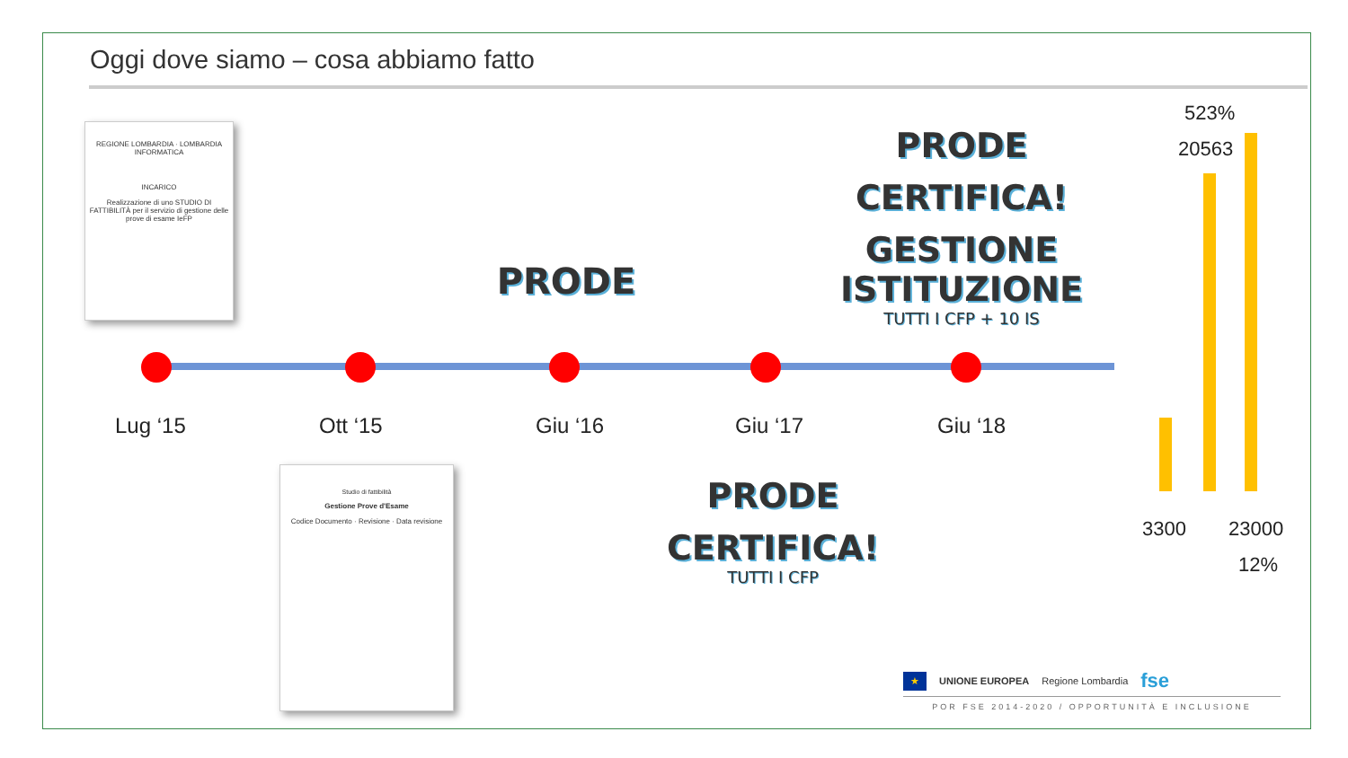Oggi dove siamo – cosa abbiamo fatto
REGIONE LOMBARDIA · LOMBARDIA INFORMATICA
INCARICO
Realizzazione di uno STUDIO DI FATTIBILITÀ per il servizio di gestione delle prove di esame IeFP
Lug ‘15 Ott ‘15 Giu ‘16 Giu ‘17 Giu ‘18
PRODE
PRODE
CERTIFICA!
GESTIONE ISTITUZIONE
TUTTI I CFP + 10 IS
Studio di fattibilità
Gestione Prove d'Esame
Codice Documento · Revisione · Data revisione
PRODE
CERTIFICA!
TUTTI I CFP
523%
20563
3300 23000
12%
★ UNIONE EUROPEA Regione Lombardia fse
POR FSE 2014-2020 / OPPORTUNITÀ E INCLUSIONE